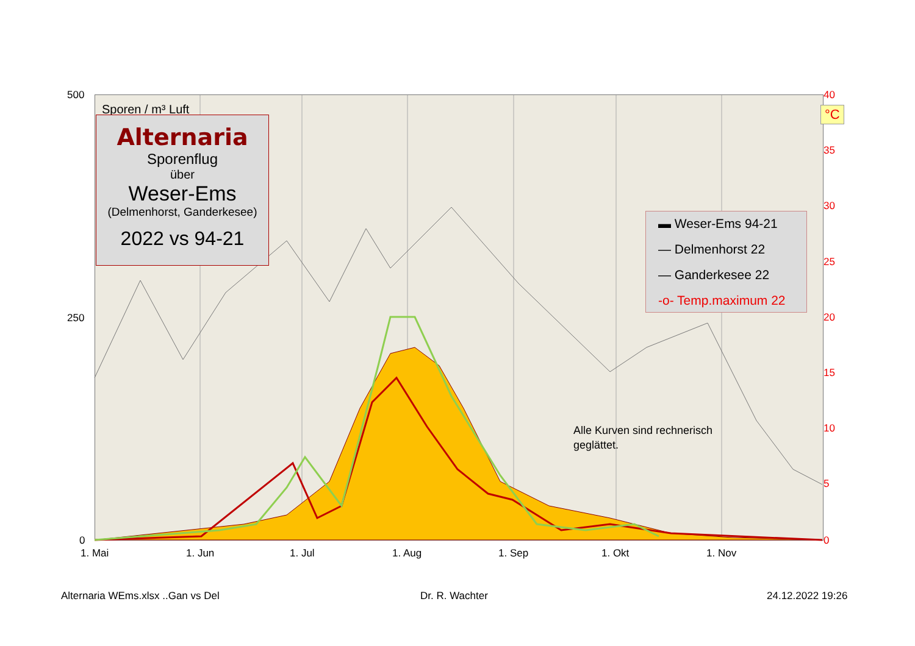500
250
0
40
°C
35
30
25
20
15
10
5
0
1. Mai 1. Jun 1. Jul 1. Aug 1. Sep 1. Okt 1. Nov
Sporen / m³ Luft
Alternaria
Sporenflug
über
Weser-Ems
(Delmenhorst, Ganderkesee)
2022 vs 94-21
▬ Weser-Ems 94-21
— Delmenhorst 22
— Ganderkesee 22
-o- Temp.maximum 22
Alle Kurven sind rechnerisch geglättet.
Alternaria WEms.xlsx ..Gan vs Del
Dr. R. Wachter 24.12.2022 19:26